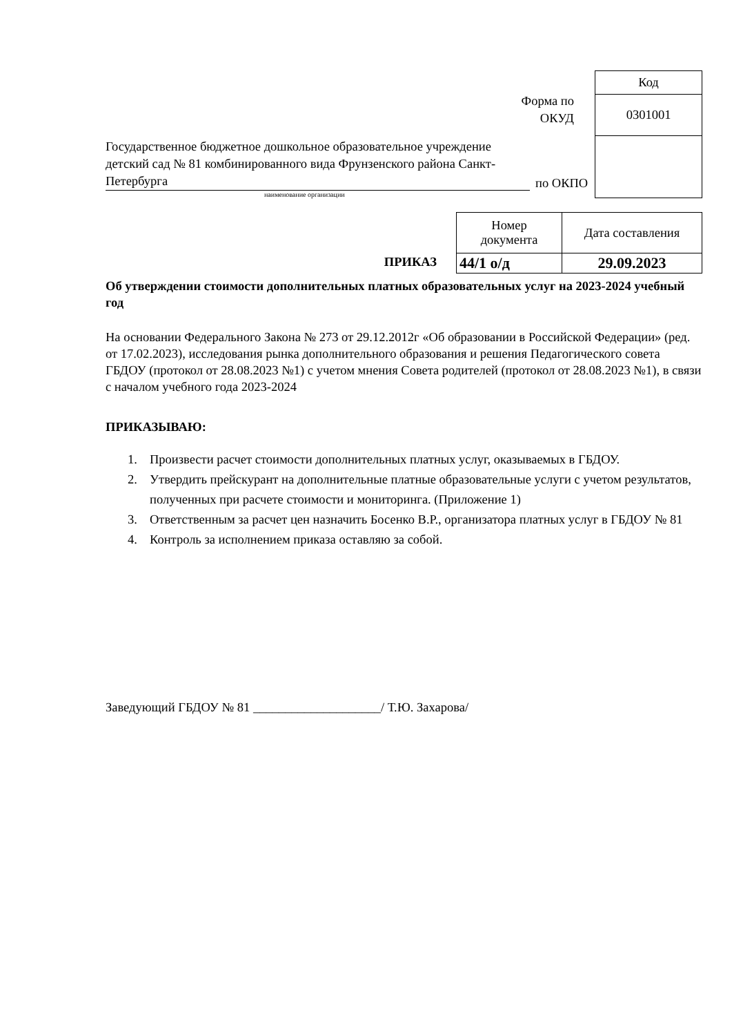Форма по
ОКУД
Государственное бюджетное дошкольное образовательное учреждение детский сад № 81 комбинированного вида Фрунзенского района Санкт-Петербурга
по ОКПО
наименование организации
| Код |
| 0301001 |
ПРИКАЗ
| Номер документа | Дата составления |
| 44/1 о/д | 29.09.2023 |
Об утверждении стоимости дополнительных платных образовательных услуг на 2023-2024 учебный год
На основании Федерального Закона № 273 от 29.12.2012г «Об образовании в Российской Федерации» (ред. от 17.02.2023), исследования рынка дополнительного образования и решения Педагогического совета ГБДОУ (протокол от 28.08.2023 №1) с учетом мнения Совета родителей (протокол от 28.08.2023 №1), в связи с началом учебного года 2023-2024
ПРИКАЗЫВАЮ:
1. Произвести расчет стоимости дополнительных платных услуг, оказываемых в ГБДОУ.
2. Утвердить прейскурант на дополнительные платные образовательные услуги с учетом результатов, полученных при расчете стоимости и мониторинга. (Приложение 1)
3. Ответственным за расчет цен назначить Босенко В.Р., организатора платных услуг в ГБДОУ № 81
4. Контроль за исполнением приказа оставляю за собой.
Заведующий ГБДОУ № 81 ____________________/ Т.Ю. Захарова/